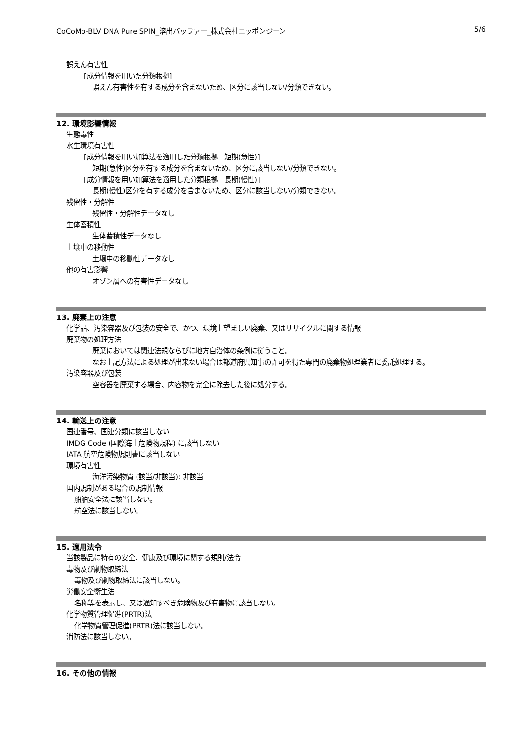CoCoMo-BLV DNA Pure SPIN_溶出バッファー_株式会社ニッポンジーン 5/6
誤えん有害性
[成分情報を用いた分類根拠]
誤えん有害性を有する成分を含まないため、区分に該当しない/分類できない。
12. 環境影響情報
生態毒性
水生環境有害性
[成分情報を用い加算法を適用した分類根拠　短期(急性)]
短期(急性)区分を有する成分を含まないため、区分に該当しない/分類できない。
[成分情報を用い加算法を適用した分類根拠　長期(慢性)]
長期(慢性)区分を有する成分を含まないため、区分に該当しない/分類できない。
残留性・分解性
残留性・分解性データなし
生体蓄積性
生体蓄積性データなし
土壌中の移動性
土壌中の移動性データなし
他の有害影響
オゾン層への有害性データなし
13. 廃棄上の注意
化学品、汚染容器及び包装の安全で、かつ、環境上望ましい廃棄、又はリサイクルに関する情報
廃棄物の処理方法
廃棄においては関連法規ならびに地方自治体の条例に従うこと。
なお上記方法による処理が出来ない場合は都道府県知事の許可を得た専門の廃棄物処理業者に委託処理する。
汚染容器及び包装
空容器を廃棄する場合、内容物を完全に除去した後に処分する。
14. 輸送上の注意
国連番号、国連分類に該当しない
IMDG Code (国際海上危険物規程) に該当しない
IATA 航空危険物規則書に該当しない
環境有害性
海洋汚染物質 (該当/非該当): 非該当
国内規制がある場合の規制情報
船舶安全法に該当しない。
航空法に該当しない。
15. 適用法令
当該製品に特有の安全、健康及び環境に関する規則/法令
毒物及び劇物取締法
毒物及び劇物取締法に該当しない。
労働安全衛生法
名称等を表示し、又は通知すべき危険物及び有害物に該当しない。
化学物質管理促進(PRTR)法
化学物質管理促進(PRTR)法に該当しない。
消防法に該当しない。
16. その他の情報